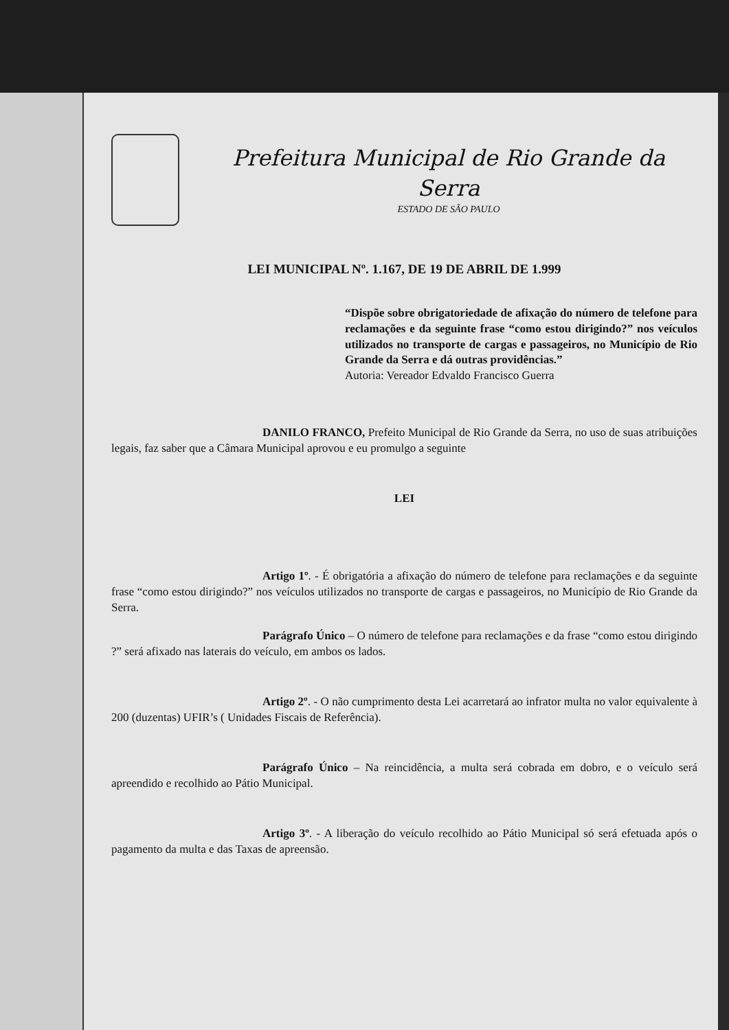Prefeitura Municipal de Rio Grande da Serra
ESTADO DE SÃO PAULO
LEI MUNICIPAL Nº. 1.167, DE 19 DE ABRIL DE 1.999
“Dispõe sobre obrigatoriedade de afixação do número de telefone para reclamações e da seguinte frase “como estou dirigindo?” nos veículos utilizados no transporte de cargas e passageiros, no Município de Rio Grande da Serra e dá outras providências.”
Autoria: Vereador Edvaldo Francisco Guerra
DANILO FRANCO, Prefeito Municipal de Rio Grande da Serra, no uso de suas atribuições legais, faz saber que a Câmara Municipal aprovou e eu promulgo a seguinte
LEI
Artigo 1º. - É obrigatória a afixação do número de telefone para reclamações e da seguinte frase “como estou dirigindo?” nos veículos utilizados no transporte de cargas e passageiros, no Município de Rio Grande da Serra.
Parágrafo Único – O número de telefone para reclamações e da frase “como estou dirigindo ?” será afixado nas laterais do veículo, em ambos os lados.
Artigo 2º. - O não cumprimento desta Lei acarretará ao infrator multa no valor equivalente à 200 (duzentas) UFIR’s ( Unidades Fiscais de Referência).
Parágrafo Único – Na reincidência, a multa será cobrada em dobro, e o veículo será apreendido e recolhido ao Pátio Municipal.
Artigo 3º. - A liberação do veículo recolhido ao Pátio Municipal só será efetuada após o pagamento da multa e das Taxas de apreensão.